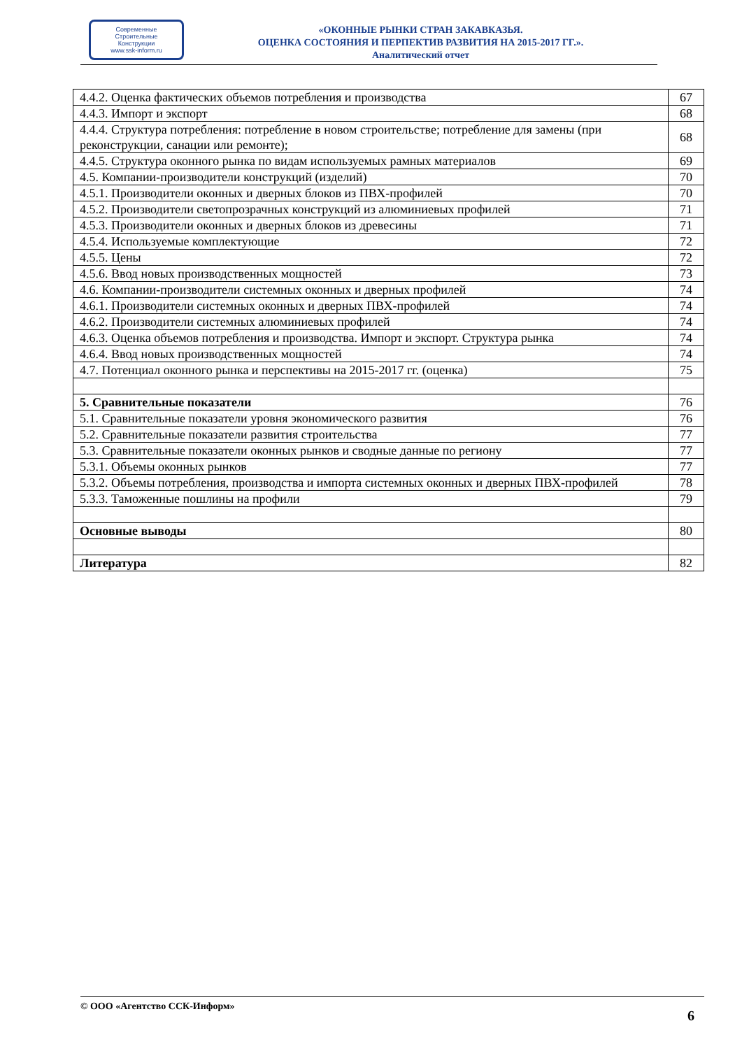Современные
Строительные
Конструкции
www.ssk-inform.ru
«ОКОННЫЕ РЫНКИ СТРАН ЗАКАВКАЗЬЯ.
ОЦЕНКА СОСТОЯНИЯ И ПЕРПЕКТИВ РАЗВИТИЯ НА 2015-2017 ГГ.».
Аналитический отчет
| 4.4.2. Оценка фактических объемов потребления и производства | 67 |
| 4.4.3. Импорт и экспорт | 68 |
| 4.4.4. Структура потребления: потребление в новом строительстве; потребление для замены (при реконструкции, санации или ремонте); | 68 |
| 4.4.5. Структура оконного рынка по видам используемых рамных материалов | 69 |
| 4.5. Компании-производители конструкций (изделий) | 70 |
| 4.5.1. Производители оконных и дверных блоков из ПВХ-профилей | 70 |
| 4.5.2. Производители светопрозрачных конструкций из алюминиевых профилей | 71 |
| 4.5.3. Производители оконных и дверных блоков из древесины | 71 |
| 4.5.4. Используемые комплектующие | 72 |
| 4.5.5. Цены | 72 |
| 4.5.6. Ввод новых производственных мощностей | 73 |
| 4.6. Компании-производители системных оконных и дверных профилей | 74 |
| 4.6.1. Производители системных оконных и дверных ПВХ-профилей | 74 |
| 4.6.2. Производители системных алюминиевых профилей | 74 |
| 4.6.3. Оценка объемов потребления и производства. Импорт и экспорт. Структура рынка | 74 |
| 4.6.4. Ввод новых производственных мощностей | 74 |
| 4.7. Потенциал оконного рынка и перспективы на 2015-2017 гг. (оценка) | 75 |
| 5. Сравнительные показатели | 76 |
| 5.1. Сравнительные показатели уровня экономического развития | 76 |
| 5.2. Сравнительные показатели развития строительства | 77 |
| 5.3. Сравнительные показатели оконных рынков и сводные данные по региону | 77 |
| 5.3.1. Объемы оконных рынков | 77 |
| 5.3.2. Объемы потребления, производства и импорта системных оконных и дверных ПВХ-профилей | 78 |
| 5.3.3. Таможенные пошлины на профили | 79 |
| Основные выводы | 80 |
| Литература | 82 |
© ООО «Агентство ССК-Информ» 6